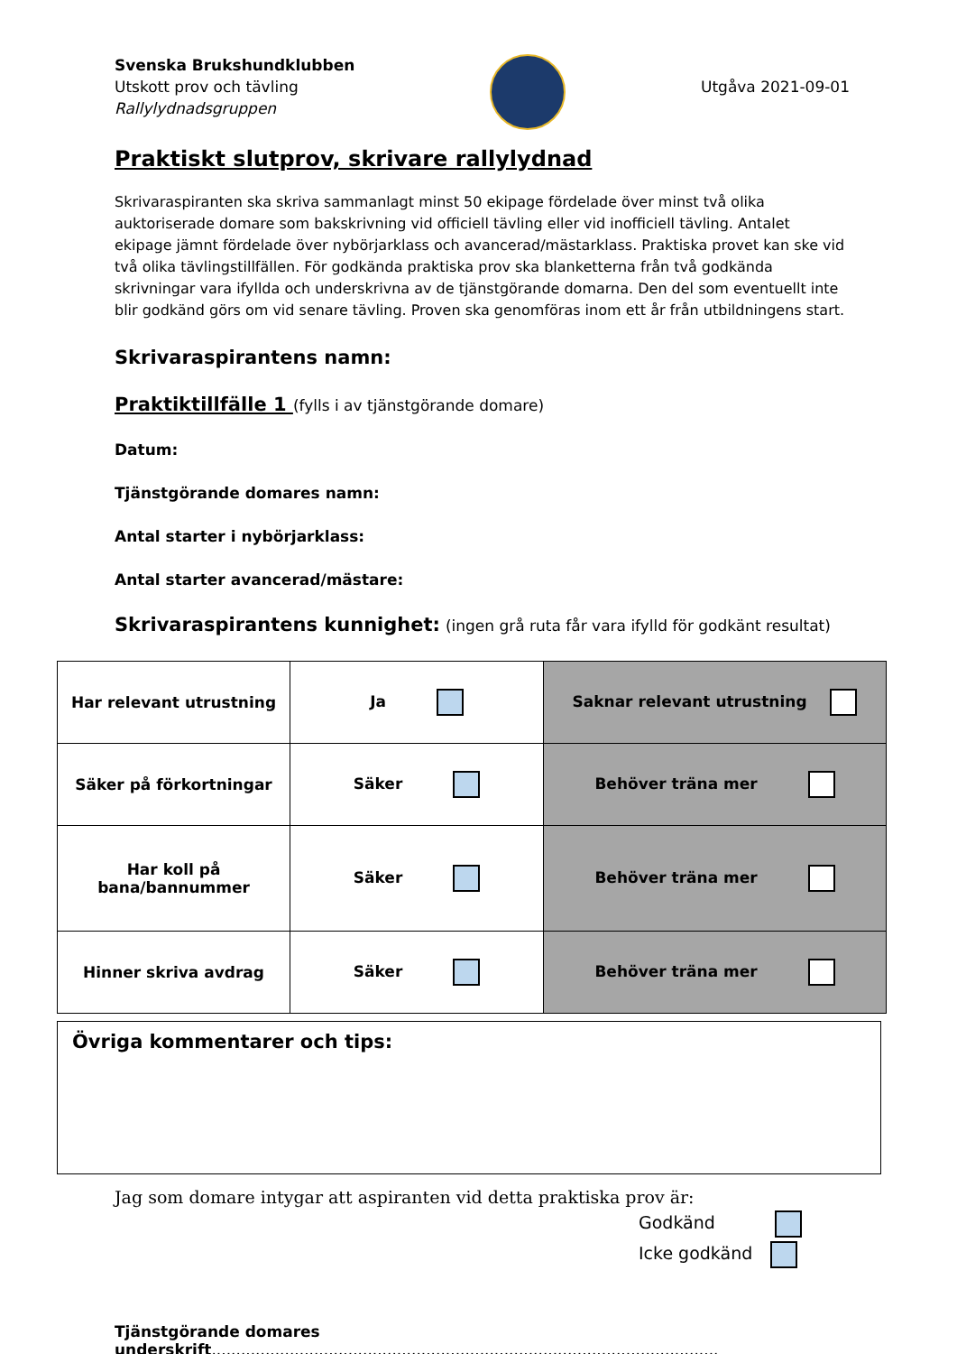Svenska Brukshundklubben
Utskott prov och tävling
Rallylydnadsgruppen
Utgåva 2021-09-01
Praktiskt slutprov, skrivare rallylydnad
Skrivaraspiranten ska skriva sammanlagt minst 50 ekipage fördelade över minst två olika auktoriserade domare som bakskrivning vid officiell tävling eller vid inofficiell tävling. Antalet ekipage jämnt fördelade över nybörjarklass och avancerad/mästarklass. Praktiska provet kan ske vid två olika tävlingstillfällen. För godkända praktiska prov ska blanketterna från två godkända skrivningar vara ifyllda och underskrivna av de tjänstgörande domarna. Den del som eventuellt inte blir godkänd görs om vid senare tävling. Proven ska genomföras inom ett år från utbildningens start.
Skrivaraspirantens namn:
Praktiktillfälle 1 (fylls i av tjänstgörande domare)
Datum:
Tjänstgörande domares namn:
Antal starter i nybörjarklass:
Antal starter avancerad/mästare:
Skrivaraspirantens kunnighet: (ingen grå ruta får vara ifylld för godkänt resultat)
| Har relevant utrustning | Ja | Saknar relevant utrustning |
| Säker på förkortningar | Säker | Behöver träna mer |
| Har koll på bana/bannummer | Säker | Behöver träna mer |
| Hinner skriva avdrag | Säker | Behöver träna mer |
Övriga kommentarer och tips:
Jag som domare intygar att aspiranten vid detta praktiska prov är:
Godkänd
Icke godkänd
Tjänstgörande domares underskrift........................................................................................................